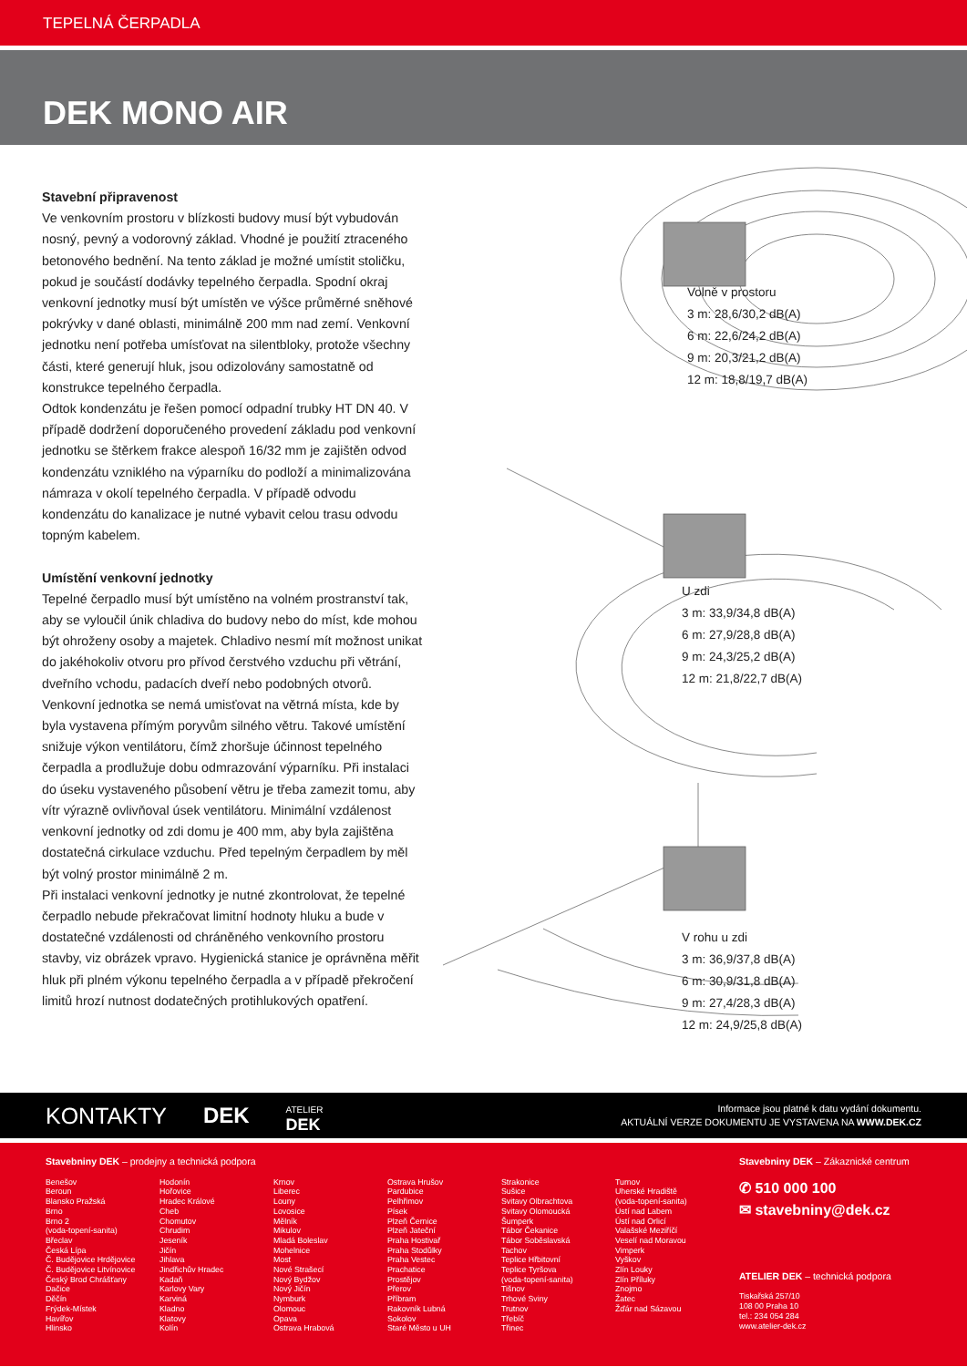TEPELNÁ ČERPADLA
DEK MONO AIR
Stavební připravenost
Ve venkovním prostoru v blízkosti budovy musí být vybudován nosný, pevný a vodorovný základ. Vhodné je použití ztraceného betonového bednění. Na tento základ je možné umístit stoličku, pokud je součástí dodávky tepelného čerpadla. Spodní okraj venkovní jednotky musí být umístěn ve výšce průměrné sněhové pokrývky v dané oblasti, minimálně 200 mm nad zemí. Venkovní jednotku není potřeba umísťovat na silentbloky, protože všechny části, které generují hluk, jsou odizolovány samostatně od konstrukce tepelného čerpadla.
Odtok kondenzátu je řešen pomocí odpadní trubky HT DN 40. V případě dodržení doporučeného provedení základu pod venkovní jednotku se štěrkem frakce alespoň 16/32 mm je zajištěn odvod kondenzátu vzniklého na výparníku do podloží a minimalizována námraza v okolí tepelného čerpadla. V případě odvodu kondenzátu do kanalizace je nutné vybavit celou trasu odvodu topným kabelem.
Umístění venkovní jednotky
Tepelné čerpadlo musí být umístěno na volném prostranství tak, aby se vyloučil únik chladiva do budovy nebo do míst, kde mohou být ohroženy osoby a majetek. Chladivo nesmí mít možnost unikat do jakéhokoliv otvoru pro přívod čerstvého vzduchu při větrání, dveřního vchodu, padacích dveří nebo podobných otvorů.
Venkovní jednotka se nemá umisťovat na větrná místa, kde by byla vystavena přímým poryvům silného větru. Takové umístění snižuje výkon ventilátoru, čímž zhoršuje účinnost tepelného čerpadla a prodlužuje dobu odmrazování výparníku. Při instalaci do úseku vystaveného působení větru je třeba zamezit tomu, aby vítr výrazně ovlivňoval úsek ventilátoru. Minimální vzdálenost venkovní jednotky od zdi domu je 400 mm, aby byla zajištěna dostatečná cirkulace vzduchu. Před tepelným čerpadlem by měl být volný prostor minimálně 2 m.
Při instalaci venkovní jednotky je nutné zkontrolovat, že tepelné čerpadlo nebude překračovat limitní hodnoty hluku a bude v dostatečné vzdálenosti od chráněného venkovního prostoru stavby, viz obrázek vpravo. Hygienická stanice je oprávněna měřit hluk při plném výkonu tepelného čerpadla a v případě překročení limitů hrozí nutnost dodatečných protihlukových opatření.
Volně v prostoru
3 m: 28,6/30,2 dB(A)
6 m: 22,6/24,2 dB(A)
9 m: 20,3/21,2 dB(A)
12 m: 18,8/19,7 dB(A)
U zdi
3 m: 33,9/34,8 dB(A)
6 m: 27,9/28,8 dB(A)
9 m: 24,3/25,2 dB(A)
12 m: 21,8/22,7 dB(A)
V rohu u zdi
3 m: 36,9/37,8 dB(A)
6 m: 30,9/31,8 dB(A)
9 m: 27,4/28,3 dB(A)
12 m: 24,9/25,8 dB(A)
KONTAKTY DEK ATELIER
DEK
Informace jsou platné k datu vydání dokumentu.
AKTUÁLNÍ VERZE DOKUMENTU JE VYSTAVENA NA WWW.DEK.CZ
Stavebniny DEK – prodejny a technická podpora
Benešov
Beroun
Blansko Pražská
Brno
Brno 2
(voda-topení-sanita)
Břeclav
Česká Lípa
Č. Budějovice Hrdějovice
Č. Budějovice Litvínovice
Český Brod Chrášťany
Dačice
Děčín
Frýdek-Místek
Havířov
Hlinsko
Hodonín
Hořovice
Hradec Králové
Cheb
Chomutov
Chrudim
Jeseník
Jičín
Jihlava
Jindřichův Hradec
Kadaň
Karlovy Vary
Karviná
Kladno
Klatovy
Kolín
Krnov
Liberec
Louny
Lovosice
Mělník
Mikulov
Mladá Boleslav
Mohelnice
Most
Nové Strašecí
Nový Bydžov
Nový Jičín
Nymburk
Olomouc
Opava
Ostrava Hrabová
Ostrava Hrušov
Pardubice
Pelhřimov
Písek
Plzeň Černice
Plzeň Jateční
Praha Hostivař
Praha Stodůlky
Praha Vestec
Prachatice
Prostějov
Přerov
Příbram
Rakovník Lubná
Sokolov
Staré Město u UH
Strakonice
Sušice
Svitavy Olbrachtova
Svitavy Olomoucká
Šumperk
Tábor Čekanice
Tábor Soběslavská
Tachov
Teplice Hřbitovní
Teplice Tyršova
(voda-topení-sanita)
Tišnov
Trhové Sviny
Trutnov
Třebíč
Třinec
Turnov
Uherské Hradiště
(voda-topení-sanita)
Ústí nad Labem
Ústí nad Orlicí
Valašské Meziříčí
Veselí nad Moravou
Vimperk
Vyškov
Zlín Louky
Zlín Příluky
Znojmo
Žatec
Žďár nad Sázavou
Stavebniny DEK – Zákaznické centrum
✆ 510 000 100
✉ stavebniny@dek.cz
ATELIER DEK – technická podpora
Tiskařská 257/10
108 00 Praha 10
tel.: 234 054 284
www.atelier-dek.cz